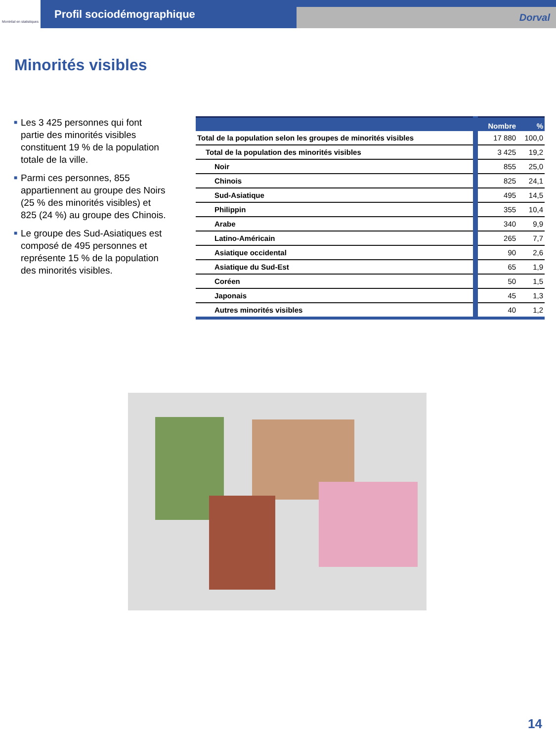Montréal en statistiques
Profil sociodémographique
Dorval
Minorités visibles
■ Les 3 425 personnes qui font partie des minorités visibles constituent 19 % de la population totale de la ville.
■ Parmi ces personnes, 855 appartiennent au groupe des Noirs (25 % des minorités visibles) et 825 (24 %) au groupe des Chinois.
■ Le groupe des Sud-Asiatiques est composé de 495 personnes et représente 15 % de la population des minorités visibles.
| | Nombre | % |
| --- | --- | --- |
| Total de la population selon les groupes de minorités visibles | 17 880 | 100,0 |
| Total de la population des minorités visibles | 3 425 | 19,2 |
| Noir | 855 | 25,0 |
| Chinois | 825 | 24,1 |
| Sud-Asiatique | 495 | 14,5 |
| Philippin | 355 | 10,4 |
| Arabe | 340 | 9,9 |
| Latino-Américain | 265 | 7,7 |
| Asiatique occidental | 90 | 2,6 |
| Asiatique du Sud-Est | 65 | 1,9 |
| Coréen | 50 | 1,5 |
| Japonais | 45 | 1,3 |
| Autres minorités visibles | 40 | 1,2 |
14